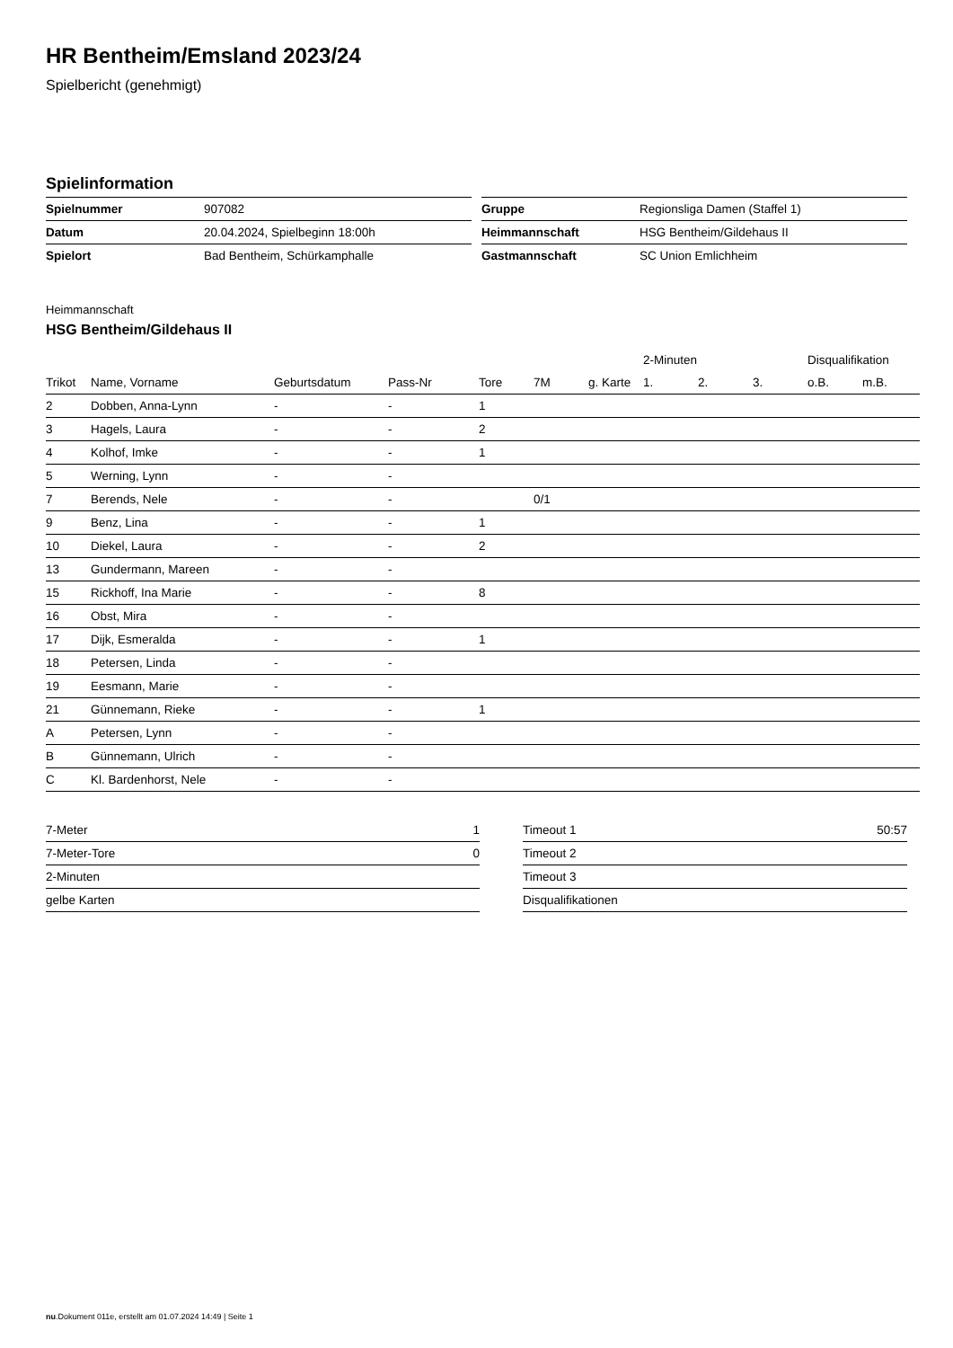HR Bentheim/Emsland 2023/24
Spielbericht (genehmigt)
Spielinformation
| Spielnummer | 907082 |
| Datum | 20.04.2024, Spielbeginn 18:00h |
| Spielort | Bad Bentheim, Schürkamphalle |
| Gruppe | Regionsliga Damen (Staffel 1) |
| Heimmannschaft | HSG Bentheim/Gildehaus II |
| Gastmannschaft | SC Union Emlichheim |
Heimmannschaft
HSG Bentheim/Gildehaus II
| | | | | | | | 2-Minuten | | | Disqualifikation | |
| --- | --- | --- | --- | --- | --- | --- | --- | --- | --- | --- | --- |
| Trikot | Name, Vorname | Geburtsdatum | Pass-Nr | Tore | 7M | g. Karte | 1. | 2. | 3. | o.B. | m.B. |
| 2 | Dobben, Anna-Lynn | - | - | 1 | | | | | | | |
| 3 | Hagels, Laura | - | - | 2 | | | | | | | |
| 4 | Kolhof, Imke | - | - | 1 | | | | | | | |
| 5 | Werning, Lynn | - | - | | | | | | | | |
| 7 | Berends, Nele | - | - | | 0/1 | | | | | | |
| 9 | Benz, Lina | - | - | 1 | | | | | | | |
| 10 | Diekel, Laura | - | - | 2 | | | | | | | |
| 13 | Gundermann, Mareen | - | - | | | | | | | | |
| 15 | Rickhoff, Ina Marie | - | - | 8 | | | | | | | |
| 16 | Obst, Mira | - | - | | | | | | | | |
| 17 | Dijk, Esmeralda | - | - | 1 | | | | | | | |
| 18 | Petersen, Linda | - | - | | | | | | | | |
| 19 | Eesmann, Marie | - | - | | | | | | | | |
| 21 | Günnemann, Rieke | - | - | 1 | | | | | | | |
| A | Petersen, Lynn | - | - | | | | | | | | |
| B | Günnemann, Ulrich | - | - | | | | | | | | |
| C | Kl. Bardenhorst, Nele | - | - | | | | | | | | |
| 7-Meter | 1 |
| 7-Meter-Tore | 0 |
| 2-Minuten | |
| gelbe Karten | |
| Timeout 1 | 50:57 |
| Timeout 2 | |
| Timeout 3 | |
| Disqualifikationen | |
nu.Dokument 011e, erstellt am 01.07.2024 14:49 | Seite 1